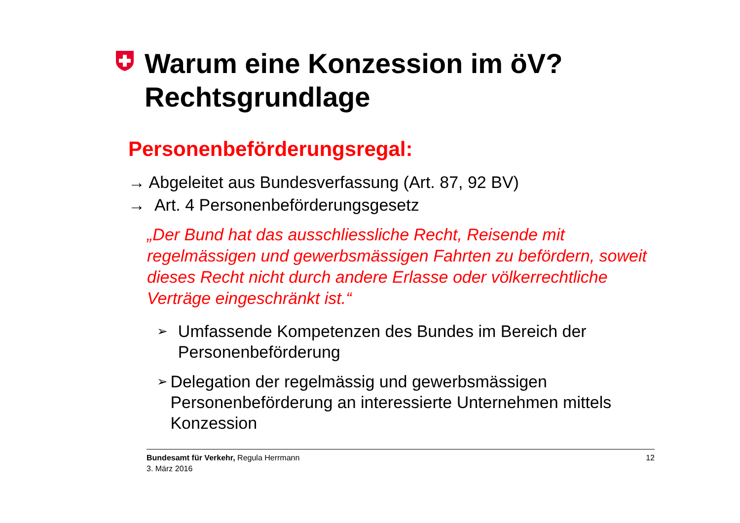Warum eine Konzession im öV?
Rechtsgrundlage
Personenbeförderungsregal:
→ Abgeleitet aus Bundesverfassung (Art. 87, 92 BV)
→ Art. 4 Personenbeförderungsgesetz
„Der Bund hat das ausschliessliche Recht, Reisende mit regelmässigen und gewerbsmässigen Fahrten zu befördern, soweit dieses Recht nicht durch andere Erlasse oder völkerrechtliche Verträge eingeschränkt ist.“
➢ Umfassende Kompetenzen des Bundes im Bereich der Personenbeförderung
➢ Delegation der regelmässig und gewerbsmässigen Personenbeförderung an interessierte Unternehmen mittels Konzession
Bundesamt für Verkehr, Regula Herrmann
3. März 2016
12